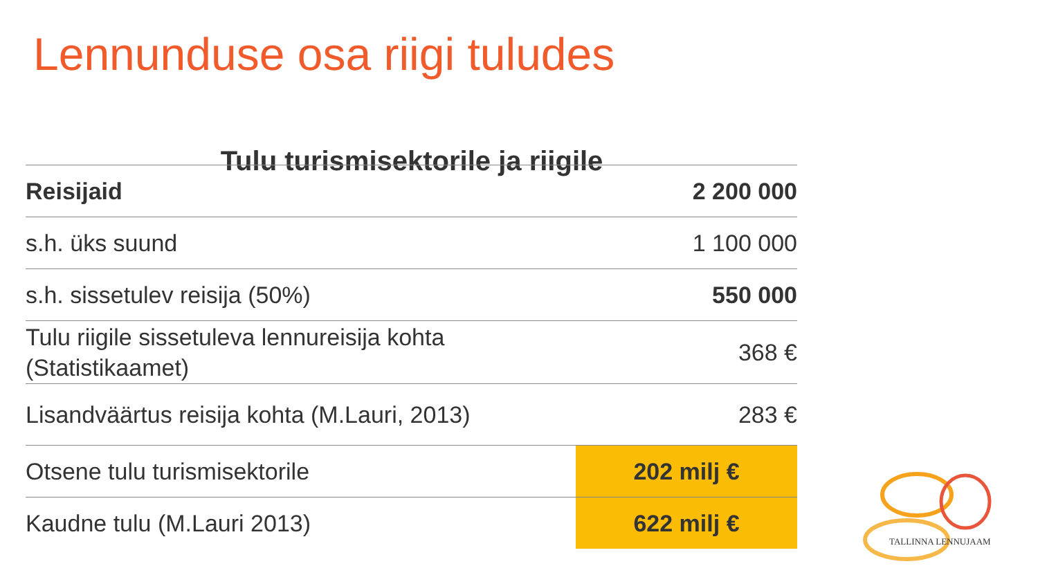Lennunduse osa riigi tuludes
Tulu turismisektorile ja riigile
| Reisijaid | 2 200 000 |
| s.h. üks suund | 1 100 000 |
| s.h. sissetulev reisija (50%) | 550 000 |
| Tulu riigile sissetuleva lennureisija kohta (Statistikaamet) | 368 € |
| Lisandväärtus reisija kohta (M.Lauri, 2013) | 283 € |
| Otsene tulu turismisektorile | 202 milj € |
| Kaudne tulu (M.Lauri 2013) | 622 milj € |
TALLINNA LENNUJAAM